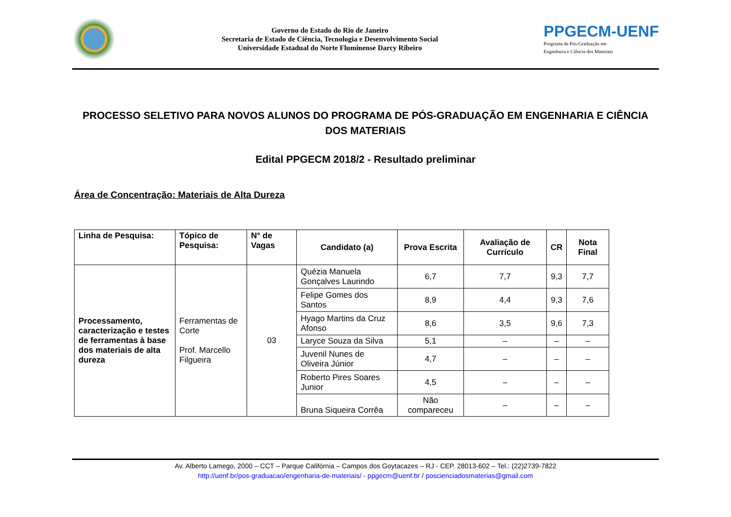Governo do Estado do Rio de Janeiro
Secretaria de Estado de Ciência, Tecnologia e Desenvolvimento Social
Universidade Estadual do Norte Fluminense Darcy Ribeiro
PPGECM-UENF
Programa de Pós-Graduação em
Engenharia e Ciência dos Materiais
PROCESSO SELETIVO PARA NOVOS ALUNOS DO PROGRAMA DE PÓS-GRADUAÇÃO EM ENGENHARIA E CIÊNCIA DOS MATERIAIS
Edital PPGECM 2018/2 - Resultado preliminar
Área de Concentração: Materiais de Alta Dureza
| Linha de Pesquisa: | Tópico de Pesquisa: | N° de Vagas | Candidato (a) | Prova Escrita | Avaliação de Currículo | CR | Nota Final |
| --- | --- | --- | --- | --- | --- | --- | --- |
| Processamento, caracterização e testes de ferramentas à base dos materiais de alta dureza | Ferramentas de Corte Prof. Marcello Filgueira | 03 | Quézia Manuela Gonçalves Laurindo | 6,7 | 7,7 | 9,3 | 7,7 |
| | | | Felipe Gomes dos Santos | 8,9 | 4,4 | 9,3 | 7,6 |
| | | | Hyago Martins da Cruz Afonso | 8,6 | 3,5 | 9,6 | 7,3 |
| | | | Laryce Souza da Silva | 5,1 | – | – | – |
| | | | Juvenil Nunes de Oliveira Júnior | 4,7 | – | – | – |
| | | | Roberto Pires Soares Junior | 4,5 | – | – | – |
| | | | Bruna Siqueira Corrêa | Não compareceu | – | – | – |
Av. Alberto Lamego, 2000 – CCT – Parque Califórnia – Campos dos Goytacazes – RJ - CEP. 28013-602 – Tel.: (22)2739-7822
http://uenf.br/pos-graduacao/engenharia-de-materiais/ - ppgecm@uenf.br / poscienciadosmaterias@gmail.com